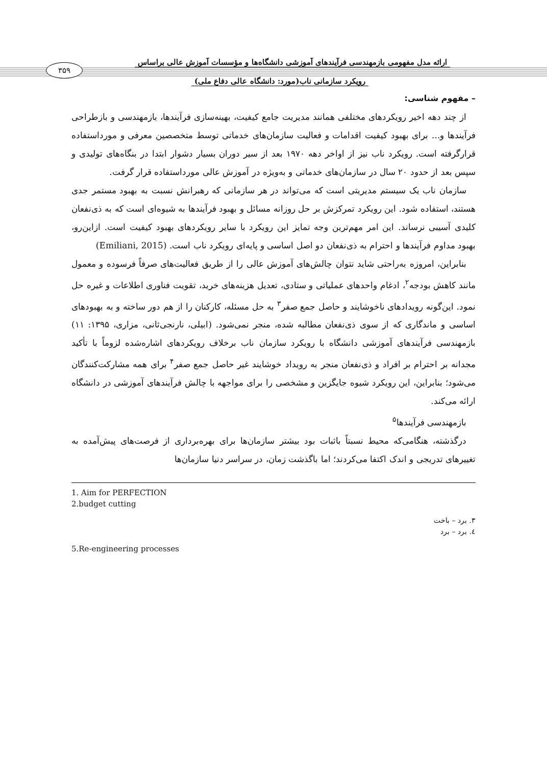ارائه مدل مفهومی بازمهندسی فرآیندهای آموزشی دانشگاه‌ها و مؤسسات آموزش عالی براساس
۳۵۹
رویکرد سازمانی ناب(مورد: دانشگاه عالی دفاع ملی)
– مفهوم شناسی:
از چند دهه اخیر رویکردهای مختلفی همانند مدیریت جامع کیفیت، بهینه‌سازی فرآیندها، بازمهندسی و بازطراحی فرآیندها و... برای بهبود کیفیت اقدامات و فعالیت سازمان‌های خدماتی توسط متخصصین معرفی و مورداستفاده قرارگرفته است. رویکرد ناب نیز از اواخر دهه ۱۹۷۰ بعد از سیر دوران بسیار دشوار ابتدا در بنگاه‌های تولیدی و سپس بعد از حدود ۲۰ سال در سازمان‌های خدماتی و به‌ویژه در آموزش عالی مورداستفاده قرار گرفت.
سازمان ناب یک سیستم مدیریتی است که می‌تواند در هر سازمانی که رهبرانش نسبت به بهبود مستمر جدی هستند، استفاده شود. این رویکرد تمرکزش بر حل روزانه مسائل و بهبود فرآیندها به شیوه‌ای است که به ذی‌نفعان کلیدی آسیبی نرساند. این امر مهم‌ترین وجه تمایز این رویکرد با سایر رویکردهای بهبود کیفیت است. ازاین‌رو، بهبود مداوم فرآیندها و احترام به ذی‌نفعان دو اصل اساسی و پایه‌ای رویکرد ناب است. (Emiliani, 2015)
بنابراین، امروزه به‌راحتی شاید نتوان چالش‌های آموزش عالی را از طریق فعالیت‌های صرفاً فرسوده و معمول مانند کاهش بودجه<sup>۲</sup>، ادغام واحدهای عملیاتی و ستادی، تعدیل هزینه‌های خرید، تقویت فناوری اطلاعات و غیره حل نمود. این‌گونه رویدادهای ناخوشایند و حاصل جمع صفر<sup>۳</sup> به حل مسئله، کارکنان را از هم دور ساخته و به بهبودهای اساسی و ماندگاری که از سوی ذی‌نفعان مطالبه شده، منجر نمی‌شود. (ابیلی، نارنجی‌ثانی، مزاری، ۱۳۹۵: ۱۱) بازمهندسی فرآیندهای آموزشی دانشگاه با رویکرد سازمان ناب برخلاف رویکردهای اشاره‌شده لزوماً با تأکید مجدانه بر احترام بر افراد و ذی‌نفعان منجر به رویداد خوشایند غیر حاصل جمع صفر<sup>۴</sup> برای همه مشارکت‌کنندگان می‌شود؛ بنابراین، این رویکرد شیوه جایگزین و مشخصی را برای مواجهه با چالش فرآیندهای آموزشی در دانشگاه ارائه می‌کند.
بازمهندسی فرآیندها<sup>۵</sup>
درگذشته، هنگامی‌که محیط نسبتاً باثبات بود بیشتر سازمان‌ها برای بهره‌برداری از فرصت‌های پیش‌آمده به تغییرهای تدریجی و اندک اکتفا می‌کردند؛ اما باگذشت زمان، در سراسر دنیا سازمان‌ها
1. Aim for PERFECTION
2.budget cutting
۳. برد – باخت
٤. برد – برد
5.Re-engineering processes